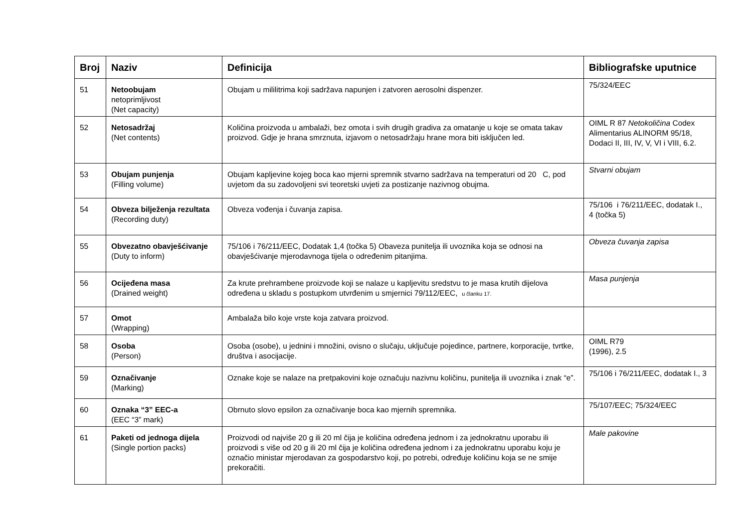| Broj | Naziv | Definicija | Bibliografske uputnice |
| --- | --- | --- | --- |
| 51 | Netoobujam netoprimljivost (Net capacity) | Obujam u mililitrima koji sadržava napunjen i zatvoren aerosolni dispenzer. | 75/324/EEC |
| 52 | Netosadržaj (Net contents) | Količina proizvoda u ambalaži, bez omota i svih drugih gradiva za omatanje u koje se omata takav proizvod. Gdje je hrana smrznuta, izjavom o netosadržaju hrane mora biti isključen led. | OIML R 87 Netokoličina Codex Alimentarius ALINORM 95/18, Dodaci II, III, IV, V, VI i VIII, 6.2. |
| 53 | Obujam punjenja (Filling volume) | Obujam kapljevine kojeg boca kao mjerni spremnik stvarno sadržava na temperaturi od 20 C, pod uvjetom da su zadovoljeni svi teoretski uvjeti za postizanje nazivnog obujma. | Stvarni obujam |
| 54 | Obveza bilježenja rezultata (Recording duty) | Obveza vođenja i čuvanja zapisa. | 75/106 i 76/211/EEC, dodatak I., 4 (točka 5) |
| 55 | Obvezatno obavješćivanje (Duty to inform) | 75/106 i 76/211/EEC, Dodatak 1,4 (točka 5) Obaveza punitelja ili uvoznika koja se odnosi na obavješćivanje mjerodavnoga tijela o određenim pitanjima. | Obveza čuvanja zapisa |
| 56 | Ocijeđena masa (Drained weight) | Za krute prehrambene proizvode koji se nalaze u kapljevitu sredstvu to je masa krutih dijelova određena u skladu s postupkom utvrđenim u smjernici 79/112/EEC, u članku 17. | Masa punjenja |
| 57 | Omot (Wrapping) | Ambalaža bilo koje vrste koja zatvara proizvod. | |
| 58 | Osoba (Person) | Osoba (osobe), u jednini i množini, ovisno o slučaju, uključuje pojedince, partnere, korporacije, tvrtke, društva i asocijacije. | OIML R79 (1996), 2.5 |
| 59 | Označivanje (Marking) | Oznake koje se nalaze na pretpakovini koje označuju nazivnu količinu, punitelja ili uvoznika i znak “e”. | 75/106 i 76/211/EEC, dodatak I., 3 |
| 60 | Oznaka “3” EEC-a (EEC “3” mark) | Obrnuto slovo epsilon za označivanje boca kao mjernih spremnika. | 75/107/EEC; 75/324/EEC |
| 61 | Paketi od jednoga dijela (Single portion packs) | Proizvodi od najviše 20 g ili 20 ml čija je količina određena jednom i za jednokratnu uporabu ili proizvodi s više od 20 g ili 20 ml čija je količina određena jednom i za jednokratnu uporabu koju je označio ministar mjerodavan za gospodarstvo koji, po potrebi, određuje količinu koja se ne smije prekoračiti. | Male pakovine |